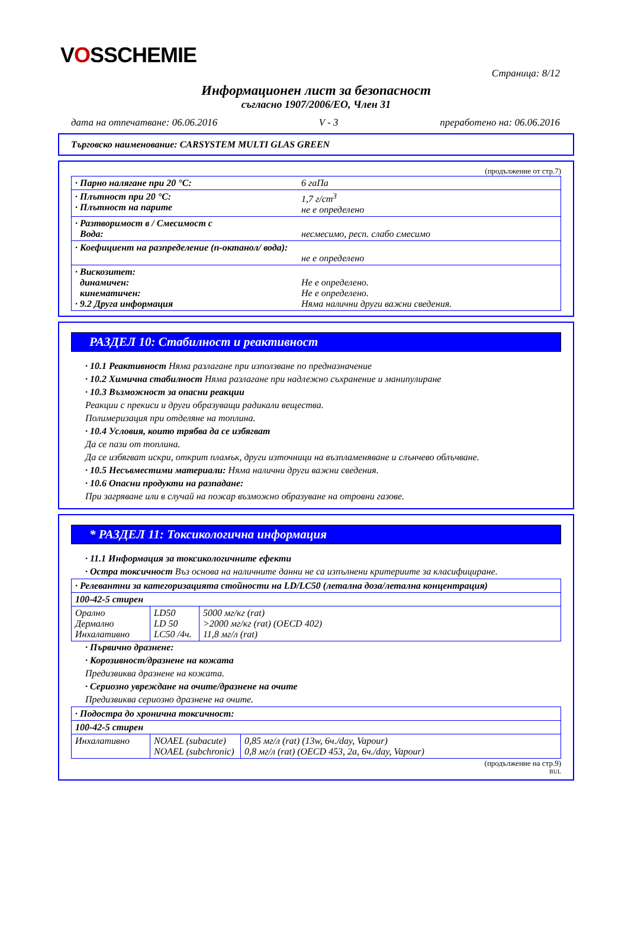VOSSCHEMIE
Страница: 8/12
Информационен лист за безопасност
съгласно 1907/2006/ЕО, Член 31
дата на отпечатване: 06.06.2016 V - 3 преработено на: 06.06.2016
Търговско наименование: CARSYSTEM MULTI GLAS GREEN
(продължение от стр.7)
| · Парно налягане при 20 °C: | 6 гаПа |
| · Плътност при 20 °C: · Плътност на парите | 1,7 г/cm<sup>3</sup> не е определено |
| · Разтворимост в / Смесимост с Вода: | несмесимо, респ. слабо смесимо |
| · Коефициент на разпределение (n-октанол/ вода): | не е определено |
| · Вискозитет: динамичен: кинематичен: · 9.2 Друга информация | Не е определено. Не е определено. Няма налични други важни сведения. |
РАЗДЕЛ 10: Стабилност и реактивност
· 10.1 Реактивност Няма разлагане при използване по предназначение
· 10.2 Химична стабилност Няма разлагане при надлежно съхранение и манипулиране
· 10.3 Възможност за опасни реакции
Реакции с прекиси и други образуващи радикали вещества.
Полимеризация при отделяне на топлина.
· 10.4 Условия, които трябва да се избягват
Да се пази от топлина.
Да се избягват искри, открит пламък, други източници на възпламеняване и слънчево облъчване.
· 10.5 Несъвместими материали: Няма налични други важни сведения.
· 10.6 Опасни продукти на разпадане:
При загряване или в случай на пожар възможно образуване на отровни газове.
* РАЗДЕЛ 11: Токсикологична информация
· 11.1 Информация за токсикологичните ефекти
· Остра токсичност Въз основа на наличните данни не са изпълнени критериите за класифициране.
| · Релевантни за категоризацията стойности на LD/LC50 (летална доза/летална концентрация) | | |
| 100-42-5 стирен | | |
| Орално Дермално Инхалативно | LD50 LD 50 LC50 /4ч. | 5000 мг/кг (rat) >2000 мг/кг (rat) (OECD 402) 11,8 мг/л (rat) |
· Първично дразнене:
· Корозивност/дразнене на кожата
Предизвиква дразнене на кожата.
· Сериозно увреждане на очите/дразнене на очите
Предизвиква сериозно дразнене на очите.
| · Подостра до хронична токсичност: | | |
| 100-42-5 стирен | | |
| Инхалативно | NOAEL (subacute) NOAEL (subchronic) | 0,85 мг/л (rat) (13w, 6ч./day, Vapour) 0,8 мг/л (rat) (OECD 453, 2a, 6ч./day, Vapour) |
(продължение на стр.9)
BUL